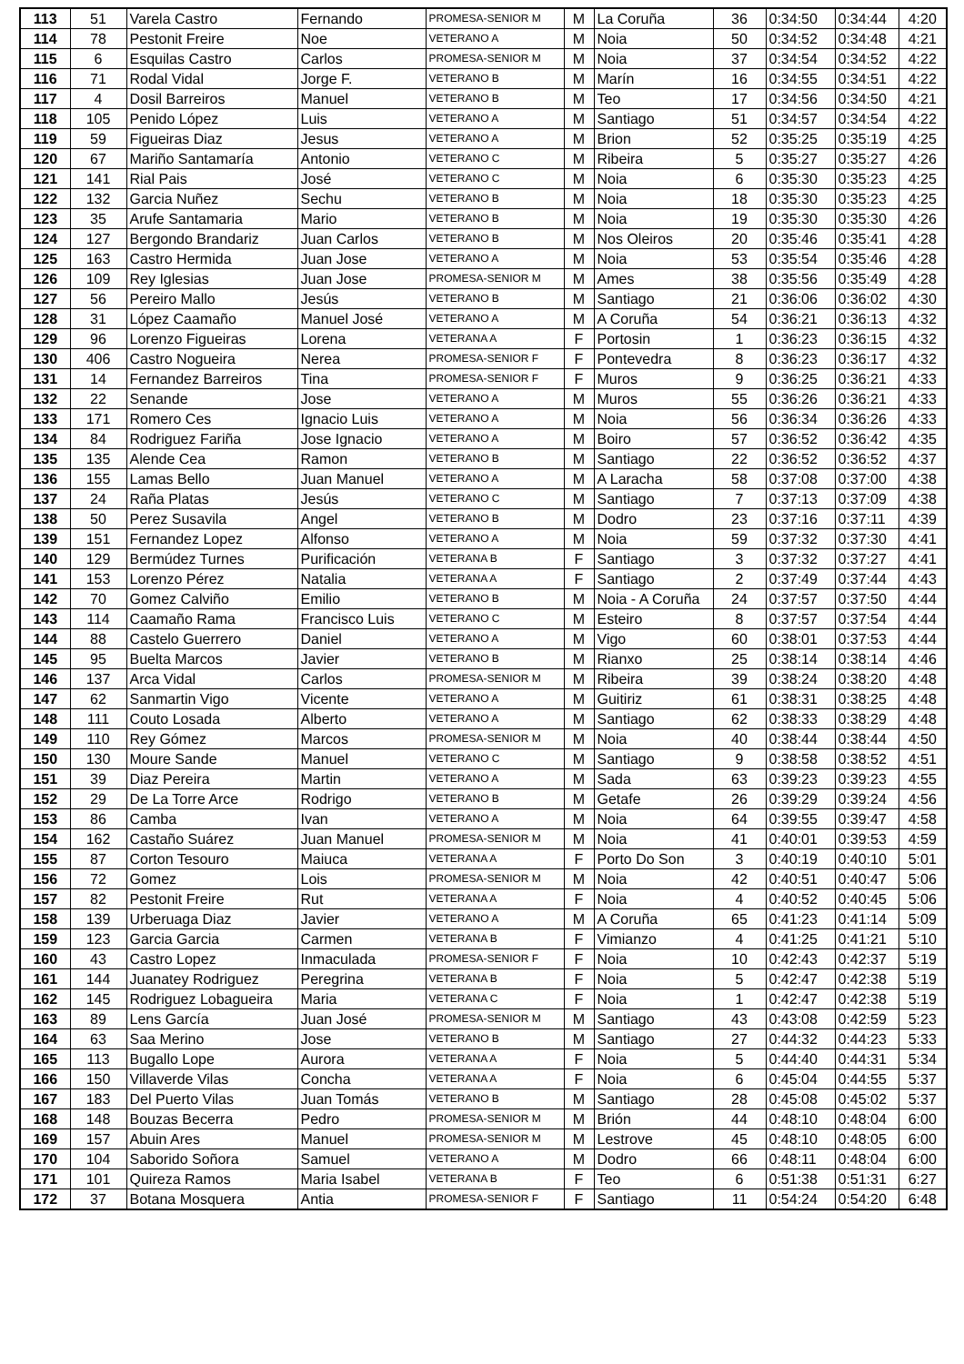| 113 | 51 | Varela Castro | Fernando | PROMESA-SENIOR M | M | La Coruña | 36 | 0:34:50 | 0:34:44 | 4:20 |
| 114 | 78 | Pestonit Freire | Noe | VETERANO A | M | Noia | 50 | 0:34:52 | 0:34:48 | 4:21 |
| 115 | 6 | Esquilas Castro | Carlos | PROMESA-SENIOR M | M | Noia | 37 | 0:34:54 | 0:34:52 | 4:22 |
| 116 | 71 | Rodal Vidal | Jorge F. | VETERANO B | M | Marín | 16 | 0:34:55 | 0:34:51 | 4:22 |
| 117 | 4 | Dosil Barreiros | Manuel | VETERANO B | M | Teo | 17 | 0:34:56 | 0:34:50 | 4:21 |
| 118 | 105 | Penido López | Luis | VETERANO A | M | Santiago | 51 | 0:34:57 | 0:34:54 | 4:22 |
| 119 | 59 | Figueiras Diaz | Jesus | VETERANO A | M | Brion | 52 | 0:35:25 | 0:35:19 | 4:25 |
| 120 | 67 | Mariño Santamaría | Antonio | VETERANO C | M | Ribeira | 5 | 0:35:27 | 0:35:27 | 4:26 |
| 121 | 141 | Rial Pais | José | VETERANO C | M | Noia | 6 | 0:35:30 | 0:35:23 | 4:25 |
| 122 | 132 | Garcia Nuñez | Sechu | VETERANO B | M | Noia | 18 | 0:35:30 | 0:35:23 | 4:25 |
| 123 | 35 | Arufe Santamaria | Mario | VETERANO B | M | Noia | 19 | 0:35:30 | 0:35:30 | 4:26 |
| 124 | 127 | Bergondo Brandariz | Juan Carlos | VETERANO B | M | Nos Oleiros | 20 | 0:35:46 | 0:35:41 | 4:28 |
| 125 | 163 | Castro Hermida | Juan Jose | VETERANO A | M | Noia | 53 | 0:35:54 | 0:35:46 | 4:28 |
| 126 | 109 | Rey Iglesias | Juan Jose | PROMESA-SENIOR M | M | Ames | 38 | 0:35:56 | 0:35:49 | 4:28 |
| 127 | 56 | Pereiro Mallo | Jesús | VETERANO B | M | Santiago | 21 | 0:36:06 | 0:36:02 | 4:30 |
| 128 | 31 | López Caamaño | Manuel José | VETERANO A | M | A Coruña | 54 | 0:36:21 | 0:36:13 | 4:32 |
| 129 | 96 | Lorenzo Figueiras | Lorena | VETERANA A | F | Portosin | 1 | 0:36:23 | 0:36:15 | 4:32 |
| 130 | 406 | Castro Nogueira | Nerea | PROMESA-SENIOR F | F | Pontevedra | 8 | 0:36:23 | 0:36:17 | 4:32 |
| 131 | 14 | Fernandez Barreiros | Tina | PROMESA-SENIOR F | F | Muros | 9 | 0:36:25 | 0:36:21 | 4:33 |
| 132 | 22 | Senande | Jose | VETERANO A | M | Muros | 55 | 0:36:26 | 0:36:21 | 4:33 |
| 133 | 171 | Romero Ces | Ignacio Luis | VETERANO A | M | Noia | 56 | 0:36:34 | 0:36:26 | 4:33 |
| 134 | 84 | Rodriguez Fariña | Jose Ignacio | VETERANO A | M | Boiro | 57 | 0:36:52 | 0:36:42 | 4:35 |
| 135 | 135 | Alende Cea | Ramon | VETERANO B | M | Santiago | 22 | 0:36:52 | 0:36:52 | 4:37 |
| 136 | 155 | Lamas Bello | Juan Manuel | VETERANO A | M | A Laracha | 58 | 0:37:08 | 0:37:00 | 4:38 |
| 137 | 24 | Raña Platas | Jesús | VETERANO C | M | Santiago | 7 | 0:37:13 | 0:37:09 | 4:38 |
| 138 | 50 | Perez Susavila | Angel | VETERANO B | M | Dodro | 23 | 0:37:16 | 0:37:11 | 4:39 |
| 139 | 151 | Fernandez Lopez | Alfonso | VETERANO A | M | Noia | 59 | 0:37:32 | 0:37:30 | 4:41 |
| 140 | 129 | Bermúdez Turnes | Purificación | VETERANA B | F | Santiago | 3 | 0:37:32 | 0:37:27 | 4:41 |
| 141 | 153 | Lorenzo Pérez | Natalia | VETERANA A | F | Santiago | 2 | 0:37:49 | 0:37:44 | 4:43 |
| 142 | 70 | Gomez Calviño | Emilio | VETERANO B | M | Noia - A Coruña | 24 | 0:37:57 | 0:37:50 | 4:44 |
| 143 | 114 | Caamaño Rama | Francisco Luis | VETERANO C | M | Esteiro | 8 | 0:37:57 | 0:37:54 | 4:44 |
| 144 | 88 | Castelo Guerrero | Daniel | VETERANO A | M | Vigo | 60 | 0:38:01 | 0:37:53 | 4:44 |
| 145 | 95 | Buelta Marcos | Javier | VETERANO B | M | Rianxo | 25 | 0:38:14 | 0:38:14 | 4:46 |
| 146 | 137 | Arca Vidal | Carlos | PROMESA-SENIOR M | M | Ribeira | 39 | 0:38:24 | 0:38:20 | 4:48 |
| 147 | 62 | Sanmartin Vigo | Vicente | VETERANO A | M | Guitiriz | 61 | 0:38:31 | 0:38:25 | 4:48 |
| 148 | 111 | Couto Losada | Alberto | VETERANO A | M | Santiago | 62 | 0:38:33 | 0:38:29 | 4:48 |
| 149 | 110 | Rey Gómez | Marcos | PROMESA-SENIOR M | M | Noia | 40 | 0:38:44 | 0:38:44 | 4:50 |
| 150 | 130 | Moure Sande | Manuel | VETERANO C | M | Santiago | 9 | 0:38:58 | 0:38:52 | 4:51 |
| 151 | 39 | Diaz Pereira | Martin | VETERANO A | M | Sada | 63 | 0:39:23 | 0:39:23 | 4:55 |
| 152 | 29 | De La Torre Arce | Rodrigo | VETERANO B | M | Getafe | 26 | 0:39:29 | 0:39:24 | 4:56 |
| 153 | 86 | Camba | Ivan | VETERANO A | M | Noia | 64 | 0:39:55 | 0:39:47 | 4:58 |
| 154 | 162 | Castaño Suárez | Juan Manuel | PROMESA-SENIOR M | M | Noia | 41 | 0:40:01 | 0:39:53 | 4:59 |
| 155 | 87 | Corton Tesouro | Maiuca | VETERANA A | F | Porto Do Son | 3 | 0:40:19 | 0:40:10 | 5:01 |
| 156 | 72 | Gomez | Lois | PROMESA-SENIOR M | M | Noia | 42 | 0:40:51 | 0:40:47 | 5:06 |
| 157 | 82 | Pestonit Freire | Rut | VETERANA A | F | Noia | 4 | 0:40:52 | 0:40:45 | 5:06 |
| 158 | 139 | Urberuaga Diaz | Javier | VETERANO A | M | A Coruña | 65 | 0:41:23 | 0:41:14 | 5:09 |
| 159 | 123 | Garcia Garcia | Carmen | VETERANA B | F | Vimianzo | 4 | 0:41:25 | 0:41:21 | 5:10 |
| 160 | 43 | Castro Lopez | Inmaculada | PROMESA-SENIOR F | F | Noia | 10 | 0:42:43 | 0:42:37 | 5:19 |
| 161 | 144 | Juanatey Rodriguez | Peregrina | VETERANA B | F | Noia | 5 | 0:42:47 | 0:42:38 | 5:19 |
| 162 | 145 | Rodriguez Lobagueira | Maria | VETERANA C | F | Noia | 1 | 0:42:47 | 0:42:38 | 5:19 |
| 163 | 89 | Lens García | Juan José | PROMESA-SENIOR M | M | Santiago | 43 | 0:43:08 | 0:42:59 | 5:23 |
| 164 | 63 | Saa Merino | Jose | VETERANO B | M | Santiago | 27 | 0:44:32 | 0:44:23 | 5:33 |
| 165 | 113 | Bugallo Lope | Aurora | VETERANA A | F | Noia | 5 | 0:44:40 | 0:44:31 | 5:34 |
| 166 | 150 | Villaverde Vilas | Concha | VETERANA A | F | Noia | 6 | 0:45:04 | 0:44:55 | 5:37 |
| 167 | 183 | Del Puerto Vilas | Juan Tomás | VETERANO B | M | Santiago | 28 | 0:45:08 | 0:45:02 | 5:37 |
| 168 | 148 | Bouzas Becerra | Pedro | PROMESA-SENIOR M | M | Brión | 44 | 0:48:10 | 0:48:04 | 6:00 |
| 169 | 157 | Abuin Ares | Manuel | PROMESA-SENIOR M | M | Lestrove | 45 | 0:48:10 | 0:48:05 | 6:00 |
| 170 | 104 | Saborido Soñora | Samuel | VETERANO A | M | Dodro | 66 | 0:48:11 | 0:48:04 | 6:00 |
| 171 | 101 | Quireza Ramos | Maria Isabel | VETERANA B | F | Teo | 6 | 0:51:38 | 0:51:31 | 6:27 |
| 172 | 37 | Botana Mosquera | Antia | PROMESA-SENIOR F | F | Santiago | 11 | 0:54:24 | 0:54:20 | 6:48 |